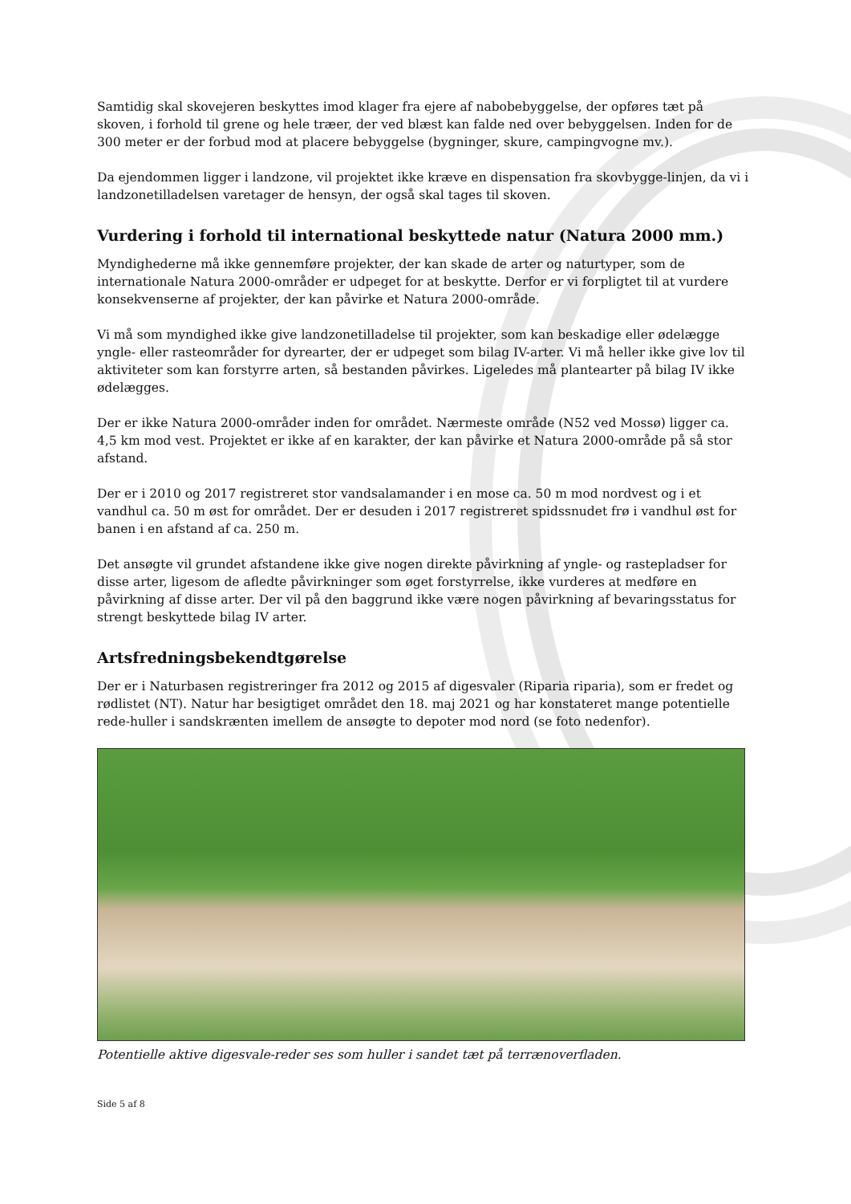Samtidig skal skovejeren beskyttes imod klager fra ejere af nabobebyggelse, der opføres tæt på skoven, i forhold til grene og hele træer, der ved blæst kan falde ned over bebyggelsen. Inden for de 300 meter er der forbud mod at placere bebyggelse (bygninger, skure, campingvogne mv.).
Da ejendommen ligger i landzone, vil projektet ikke kræve en dispensation fra skovbygge-linjen, da vi i landzonetilladelsen varetager de hensyn, der også skal tages til skoven.
Vurdering i forhold til international beskyttede natur (Natura 2000 mm.)
Myndighederne må ikke gennemføre projekter, der kan skade de arter og naturtyper, som de internationale Natura 2000-områder er udpeget for at beskytte. Derfor er vi forpligtet til at vurdere konsekvenserne af projekter, der kan påvirke et Natura 2000-område.
Vi må som myndighed ikke give landzonetilladelse til projekter, som kan beskadige eller ødelægge yngle- eller rasteområder for dyrearter, der er udpeget som bilag IV-arter. Vi må heller ikke give lov til aktiviteter som kan forstyrre arten, så bestanden påvirkes. Ligeledes må plantearter på bilag IV ikke ødelægges.
Der er ikke Natura 2000-områder inden for området. Nærmeste område (N52 ved Mossø) ligger ca. 4,5 km mod vest. Projektet er ikke af en karakter, der kan påvirke et Natura 2000-område på så stor afstand.
Der er i 2010 og 2017 registreret stor vandsalamander i en mose ca. 50 m mod nordvest og i et vandhul ca. 50 m øst for området. Der er desuden i 2017 registreret spidssnudet frø i vandhul øst for banen i en afstand af ca. 250 m.
Det ansøgte vil grundet afstandene ikke give nogen direkte påvirkning af yngle- og rastepladser for disse arter, ligesom de afledte påvirkninger som øget forstyrrelse, ikke vurderes at medføre en påvirkning af disse arter. Der vil på den baggrund ikke være nogen påvirkning af bevaringsstatus for strengt beskyttede bilag IV arter.
Artsfredningsbekendtgørelse
Der er i Naturbasen registreringer fra 2012 og 2015 af digesvaler (Riparia riparia), som er fredet og rødlistet (NT). Natur har besigtiget området den 18. maj 2021 og har konstateret mange potentielle rede-huller i sandskrænten imellem de ansøgte to depoter mod nord (se foto nedenfor).
Potentielle aktive digesvale-reder ses som huller i sandet tæt på terrænoverfladen.
Side 5 af 8